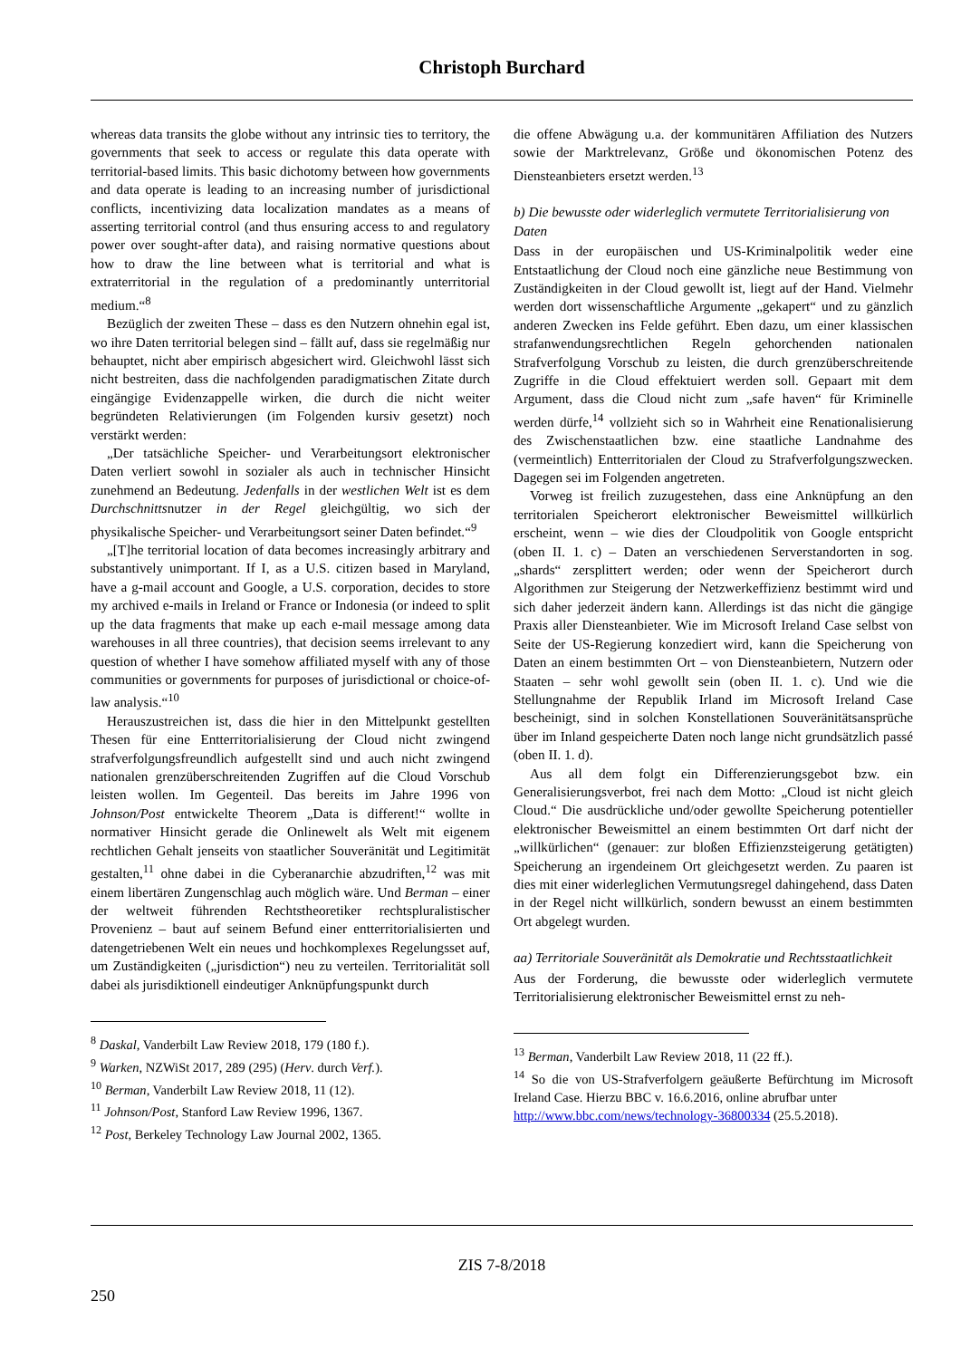Christoph Burchard
whereas data transits the globe without any intrinsic ties to territory, the governments that seek to access or regulate this data operate with territorial-based limits. This basic dichotomy between how governments and data operate is leading to an increasing number of jurisdictional conflicts, incentivizing data localization mandates as a means of asserting territorial control (and thus ensuring access to and regulatory power over sought-after data), and raising normative questions about how to draw the line between what is territorial and what is extraterritorial in the regulation of a predominantly unterritorial medium.“<sup>8</sup>
Bezüglich der zweiten These – dass es den Nutzern ohnehin egal ist, wo ihre Daten territorial belegen sind – fällt auf, dass sie regelmäßig nur behauptet, nicht aber empirisch abgesichert wird. Gleichwohl lässt sich nicht bestreiten, dass die nachfolgenden paradigmatischen Zitate durch eingängige Evidenzappelle wirken, die durch die nicht weiter begründeten Relativierungen (im Folgenden kursiv gesetzt) noch verstärkt werden:
„Der tatsächliche Speicher- und Verarbeitungsort elektronischer Daten verliert sowohl in sozialer als auch in technischer Hinsicht zunehmend an Bedeutung. Jedenfalls in der westlichen Welt ist es dem Durchschnittsnutzer in der Regel gleichgültig, wo sich der physikalische Speicher- und Verarbeitungsort seiner Daten befindet.“<sup>9</sup>
„[T]he territorial location of data becomes increasingly arbitrary and substantively unimportant. If I, as a U.S. citizen based in Maryland, have a g-mail account and Google, a U.S. corporation, decides to store my archived e-mails in Ireland or France or Indonesia (or indeed to split up the data fragments that make up each e-mail message among data warehouses in all three countries), that decision seems irrelevant to any question of whether I have somehow affiliated myself with any of those communities or governments for purposes of jurisdictional or choice-of-law analysis.“<sup>10</sup>
Herauszustreichen ist, dass die hier in den Mittelpunkt gestellten Thesen für eine Entterritorialisierung der Cloud nicht zwingend strafverfolgungsfreundlich aufgestellt sind und auch nicht zwingend nationalen grenzüberschreitenden Zugriffen auf die Cloud Vorschub leisten wollen. Im Gegenteil. Das bereits im Jahre 1996 von Johnson/Post entwickelte Theorem „Data is different!“ wollte in normativer Hinsicht gerade die Onlinewelt als Welt mit eigenem rechtlichen Gehalt jenseits von staatlicher Souveränität und Legitimität gestalten,<sup>11</sup> ohne dabei in die Cyberanarchie abzudriften,<sup>12</sup> was mit einem libertären Zungenschlag auch möglich wäre. Und Berman – einer der weltweit führenden Rechtstheoretiker rechtspluralistischer Provenienz – baut auf seinem Befund einer entterritorialisierten und datengetriebenen Welt ein neues und hochkomplexes Regelungsset auf, um Zuständigkeiten („jurisdiction“) neu zu verteilen. Territorialität soll dabei als jurisdiktionell eindeutiger Anknüpfungspunkt durch
<sup>8</sup> Daskal, Vanderbilt Law Review 2018, 179 (180 f.).
<sup>9</sup> Warken, NZWiSt 2017, 289 (295) (Herv. durch Verf.).
<sup>10</sup> Berman, Vanderbilt Law Review 2018, 11 (12).
<sup>11</sup> Johnson/Post, Stanford Law Review 1996, 1367.
<sup>12</sup> Post, Berkeley Technology Law Journal 2002, 1365.
die offene Abwägung u.a. der kommunitären Affiliation des Nutzers sowie der Marktrelevanz, Größe und ökonomischen Potenz des Diensteanbieters ersetzt werden.<sup>13</sup>
b) Die bewusste oder widerleglich vermutete Territorialisierung von Daten
Dass in der europäischen und US-Kriminalpolitik weder eine Entstaatlichung der Cloud noch eine gänzliche neue Bestimmung von Zuständigkeiten in der Cloud gewollt ist, liegt auf der Hand. Vielmehr werden dort wissenschaftliche Argumente „gekapert“ und zu gänzlich anderen Zwecken ins Felde geführt. Eben dazu, um einer klassischen strafanwendungsrechtlichen Regeln gehorchenden nationalen Strafverfolgung Vorschub zu leisten, die durch grenzüberschreitende Zugriffe in die Cloud effektuiert werden soll. Gepaart mit dem Argument, dass die Cloud nicht zum „safe haven“ für Kriminelle werden dürfe,<sup>14</sup> vollzieht sich so in Wahrheit eine Renationalisierung des Zwischenstaatlichen bzw. eine staatliche Landnahme des (vermeintlich) Entterritorialen der Cloud zu Strafverfolgungszwecken. Dagegen sei im Folgenden angetreten.
Vorweg ist freilich zuzugestehen, dass eine Anknüpfung an den territorialen Speicherort elektronischer Beweismittel willkürlich erscheint, wenn – wie dies der Cloudpolitik von Google entspricht (oben II. 1. c) – Daten an verschiedenen Serverstandorten in sog. „shards“ zersplittert werden; oder wenn der Speicherort durch Algorithmen zur Steigerung der Netzwerkeffizienz bestimmt wird und sich daher jederzeit ändern kann. Allerdings ist das nicht die gängige Praxis aller Diensteanbieter. Wie im Microsoft Ireland Case selbst von Seite der US-Regierung konzediert wird, kann die Speicherung von Daten an einem bestimmten Ort – von Diensteanbietern, Nutzern oder Staaten – sehr wohl gewollt sein (oben II. 1. c). Und wie die Stellungnahme der Republik Irland im Microsoft Ireland Case bescheinigt, sind in solchen Konstellationen Souveränitätsansprüche über im Inland gespeicherte Daten noch lange nicht grundsätzlich passé (oben II. 1. d).
Aus all dem folgt ein Differenzierungsgebot bzw. ein Generalisierungsverbot, frei nach dem Motto: „Cloud ist nicht gleich Cloud.“ Die ausdrückliche und/oder gewollte Speicherung potentieller elektronischer Beweismittel an einem bestimmten Ort darf nicht der „willkürlichen“ (genauer: zur bloßen Effizienzsteigerung getätigten) Speicherung an irgendeinem Ort gleichgesetzt werden. Zu paaren ist dies mit einer widerleglichen Vermutungsregel dahingehend, dass Daten in der Regel nicht willkürlich, sondern bewusst an einem bestimmten Ort abgelegt wurden.
aa) Territoriale Souveränität als Demokratie und Rechtsstaatlichkeit
Aus der Forderung, die bewusste oder widerleglich vermutete Territorialisierung elektronischer Beweismittel ernst zu neh-
<sup>13</sup> Berman, Vanderbilt Law Review 2018, 11 (22 ff.).
<sup>14</sup> So die von US-Strafverfolgern geäußerte Befürchtung im Microsoft Ireland Case. Hierzu BBC v. 16.6.2016, online abrufbar unter
http://www.bbc.com/news/technology-36800334 (25.5.2018).
ZIS 7-8/2018
250